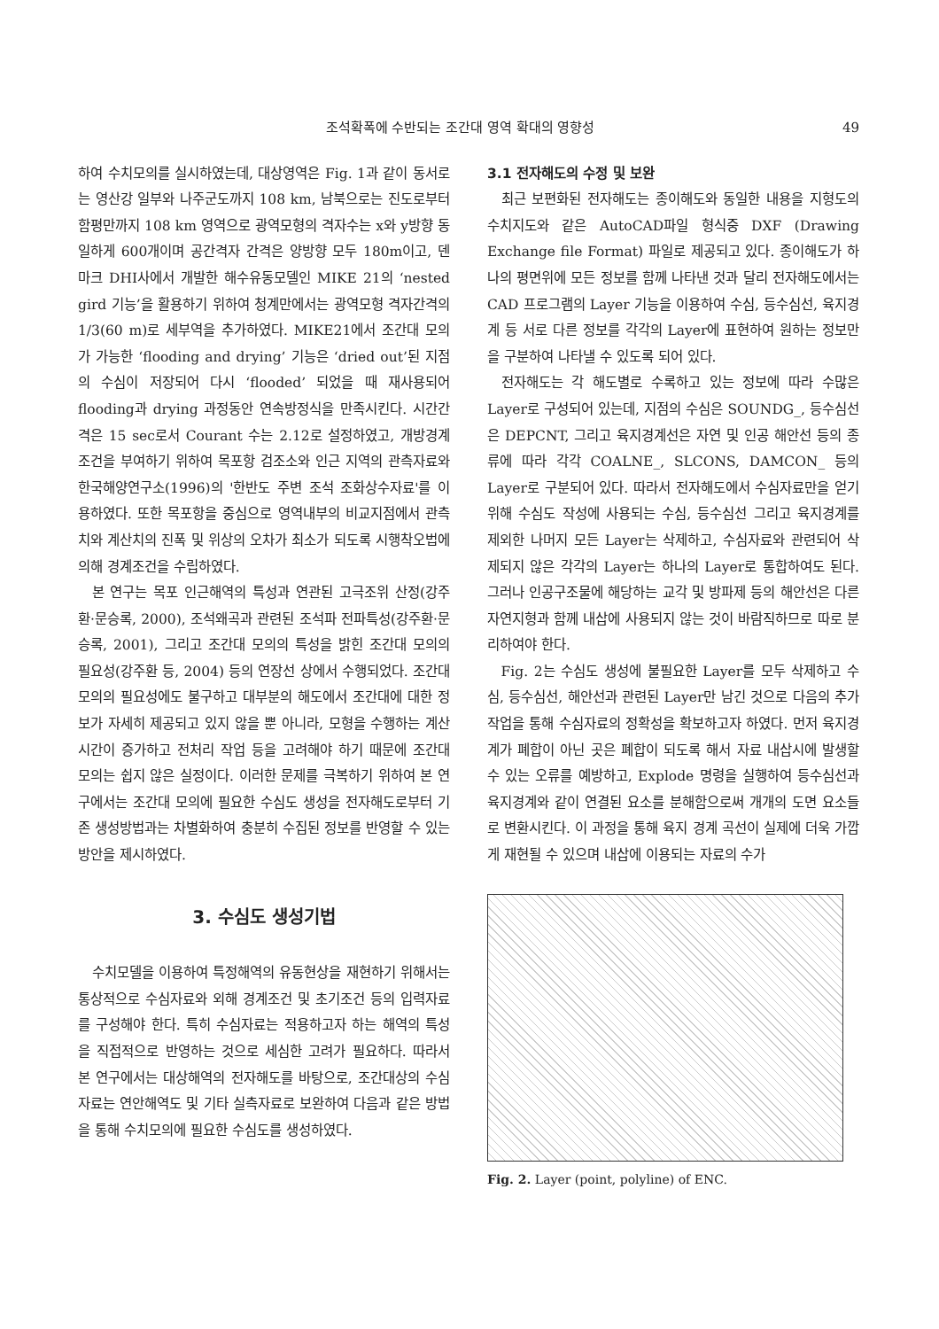조석확폭에 수반되는 조간대 영역 확대의 영향성 49
하여 수치모의를 실시하였는데, 대상영역은 Fig. 1과 같이 동서로는 영산강 일부와 나주군도까지 108 km, 남북으로는 진도로부터 함평만까지 108 km 영역으로 광역모형의 격자수는 x와 y방향 동일하게 600개이며 공간격자 간격은 양방향 모두 180m이고, 덴마크 DHI사에서 개발한 해수유동모델인 MIKE 21의 ‘nested gird 기능’을 활용하기 위하여 청계만에서는 광역모형 격자간격의 1/3(60 m)로 세부역을 추가하였다. MIKE21에서 조간대 모의가 가능한 ‘flooding and drying’ 기능은 ‘dried out’된 지점의 수심이 저장되어 다시 ‘flooded’ 되었을 때 재사용되어 flooding과 drying 과정동안 연속방정식을 만족시킨다. 시간간격은 15 sec로서 Courant 수는 2.12로 설정하였고, 개방경계조건을 부여하기 위하여 목포항 검조소와 인근 지역의 관측자료와 한국해양연구소(1996)의 '한반도 주변 조석 조화상수자료'를 이용하였다. 또한 목포항을 중심으로 영역내부의 비교지점에서 관측치와 계산치의 진폭 및 위상의 오차가 최소가 되도록 시행착오법에 의해 경계조건을 수립하였다.
본 연구는 목포 인근해역의 특성과 연관된 고극조위 산정(강주환·문승록, 2000), 조석왜곡과 관련된 조석파 전파특성(강주환·문승록, 2001), 그리고 조간대 모의의 특성을 밝힌 조간대 모의의 필요성(강주환 등, 2004) 등의 연장선 상에서 수행되었다. 조간대 모의의 필요성에도 불구하고 대부분의 해도에서 조간대에 대한 정보가 자세히 제공되고 있지 않을 뿐 아니라, 모형을 수행하는 계산시간이 증가하고 전처리 작업 등을 고려해야 하기 때문에 조간대 모의는 쉽지 않은 실정이다. 이러한 문제를 극복하기 위하여 본 연구에서는 조간대 모의에 필요한 수심도 생성을 전자해도로부터 기존 생성방법과는 차별화하여 충분히 수집된 정보를 반영할 수 있는 방안을 제시하였다.
3. 수심도 생성기법
수치모델을 이용하여 특정해역의 유동현상을 재현하기 위해서는 통상적으로 수심자료와 외해 경계조건 및 초기조건 등의 입력자료를 구성해야 한다. 특히 수심자료는 적용하고자 하는 해역의 특성을 직접적으로 반영하는 것으로 세심한 고려가 필요하다. 따라서 본 연구에서는 대상해역의 전자해도를 바탕으로, 조간대상의 수심자료는 연안해역도 및 기타 실측자료로 보완하여 다음과 같은 방법을 통해 수치모의에 필요한 수심도를 생성하였다.
3.1 전자해도의 수정 및 보완
최근 보편화된 전자해도는 종이해도와 동일한 내용을 지형도의 수치지도와 같은 AutoCAD파일 형식중 DXF (Drawing Exchange file Format) 파일로 제공되고 있다. 종이해도가 하나의 평면위에 모든 정보를 함께 나타낸 것과 달리 전자해도에서는 CAD 프로그램의 Layer 기능을 이용하여 수심, 등수심선, 육지경계 등 서로 다른 정보를 각각의 Layer에 표현하여 원하는 정보만을 구분하여 나타낼 수 있도록 되어 있다.
전자해도는 각 해도별로 수록하고 있는 정보에 따라 수많은 Layer로 구성되어 있는데, 지점의 수심은 SOUNDG_, 등수심선은 DEPCNT, 그리고 육지경계선은 자연 및 인공 해안선 등의 종류에 따라 각각 COALNE_, SLCONS, DAMCON_ 등의 Layer로 구분되어 있다. 따라서 전자해도에서 수심자료만을 얻기 위해 수심도 작성에 사용되는 수심, 등수심선 그리고 육지경계를 제외한 나머지 모든 Layer는 삭제하고, 수심자료와 관련되어 삭제되지 않은 각각의 Layer는 하나의 Layer로 통합하여도 된다. 그러나 인공구조물에 해당하는 교각 및 방파제 등의 해안선은 다른 자연지형과 함께 내삽에 사용되지 않는 것이 바람직하므로 따로 분리하여야 한다.
Fig. 2는 수심도 생성에 불필요한 Layer를 모두 삭제하고 수심, 등수심선, 해안선과 관련된 Layer만 남긴 것으로 다음의 추가작업을 통해 수심자료의 정확성을 확보하고자 하였다. 먼저 육지경계가 폐합이 아닌 곳은 폐합이 되도록 해서 자료 내삽시에 발생할 수 있는 오류를 예방하고, Explode 명령을 실행하여 등수심선과 육지경계와 같이 연결된 요소를 분해함으로써 개개의 도면 요소들로 변환시킨다. 이 과정을 통해 육지 경계 곡선이 실제에 더욱 가깝게 재현될 수 있으며 내삽에 이용되는 자료의 수가
Fig. 2. Layer (point, polyline) of ENC.